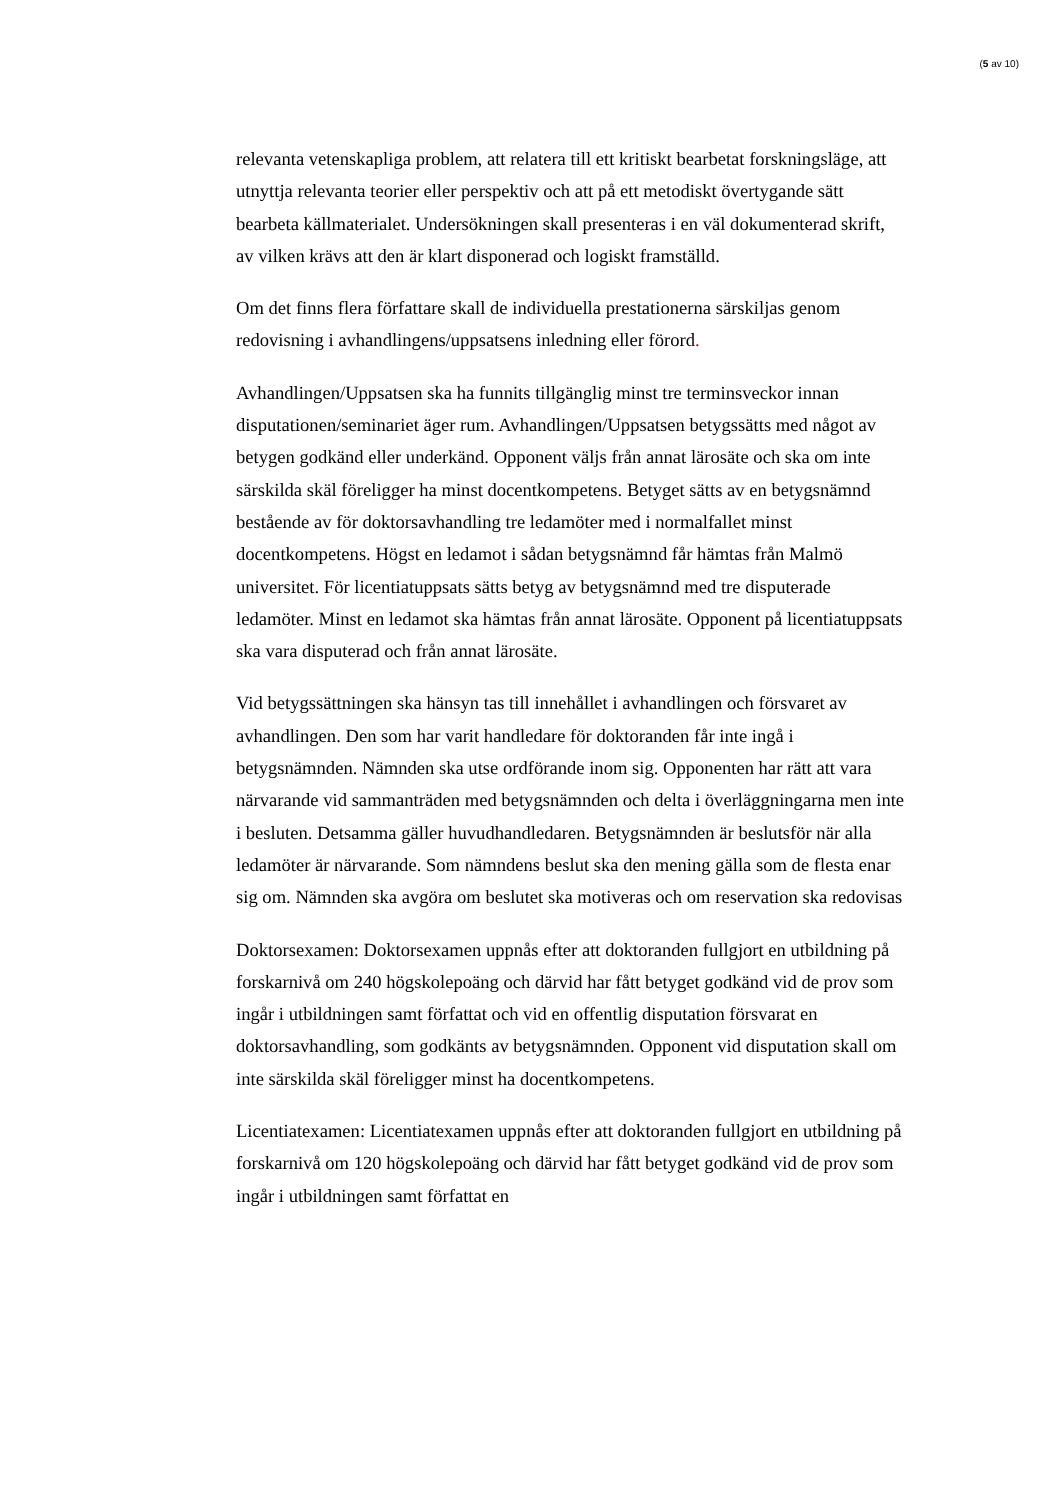(5 av 10)
relevanta vetenskapliga problem, att relatera till ett kritiskt bearbetat forskningsläge, att utnyttja relevanta teorier eller perspektiv och att på ett metodiskt övertygande sätt bearbeta källmaterialet. Undersökningen skall presenteras i en väl dokumenterad skrift, av vilken krävs att den är klart disponerad och logiskt framställd.
Om det finns flera författare skall de individuella prestationerna särskiljas genom redovisning i avhandlingens/uppsatsens inledning eller förord.
Avhandlingen/Uppsatsen ska ha funnits tillgänglig minst tre terminsveckor innan disputationen/seminariet äger rum. Avhandlingen/Uppsatsen betygssätts med något av betygen godkänd eller underkänd. Opponent väljs från annat lärosäte och ska om inte särskilda skäl föreligger ha minst docentkompetens. Betyget sätts av en betygsnämnd bestående av för doktorsavhandling tre ledamöter med i normalfallet minst docentkompetens. Högst en ledamot i sådan betygsnämnd får hämtas från Malmö universitet. För licentiatuppsats sätts betyg av betygsnämnd med tre disputerade ledamöter. Minst en ledamot ska hämtas från annat lärosäte. Opponent på licentiatuppsats ska vara disputerad och från annat lärosäte.
Vid betygssättningen ska hänsyn tas till innehållet i avhandlingen och försvaret av avhandlingen. Den som har varit handledare för doktoranden får inte ingå i betygsnämnden. Nämnden ska utse ordförande inom sig. Opponenten har rätt att vara närvarande vid sammanträden med betygsnämnden och delta i överläggningarna men inte i besluten. Detsamma gäller huvudhandledaren. Betygsnämnden är beslutsför när alla ledamöter är närvarande. Som nämndens beslut ska den mening gälla som de flesta enar sig om. Nämnden ska avgöra om beslutet ska motiveras och om reservation ska redovisas
Doktorsexamen: Doktorsexamen uppnås efter att doktoranden fullgjort en utbildning på forskarnivå om 240 högskolepoäng och därvid har fått betyget godkänd vid de prov som ingår i utbildningen samt författat och vid en offentlig disputation försvarat en doktorsavhandling, som godkänts av betygsnämnden. Opponent vid disputation skall om inte särskilda skäl föreligger minst ha docentkompetens.
Licentiatexamen: Licentiatexamen uppnås efter att doktoranden fullgjort en utbildning på forskarnivå om 120 högskolepoäng och därvid har fått betyget godkänd vid de prov som ingår i utbildningen samt författat en